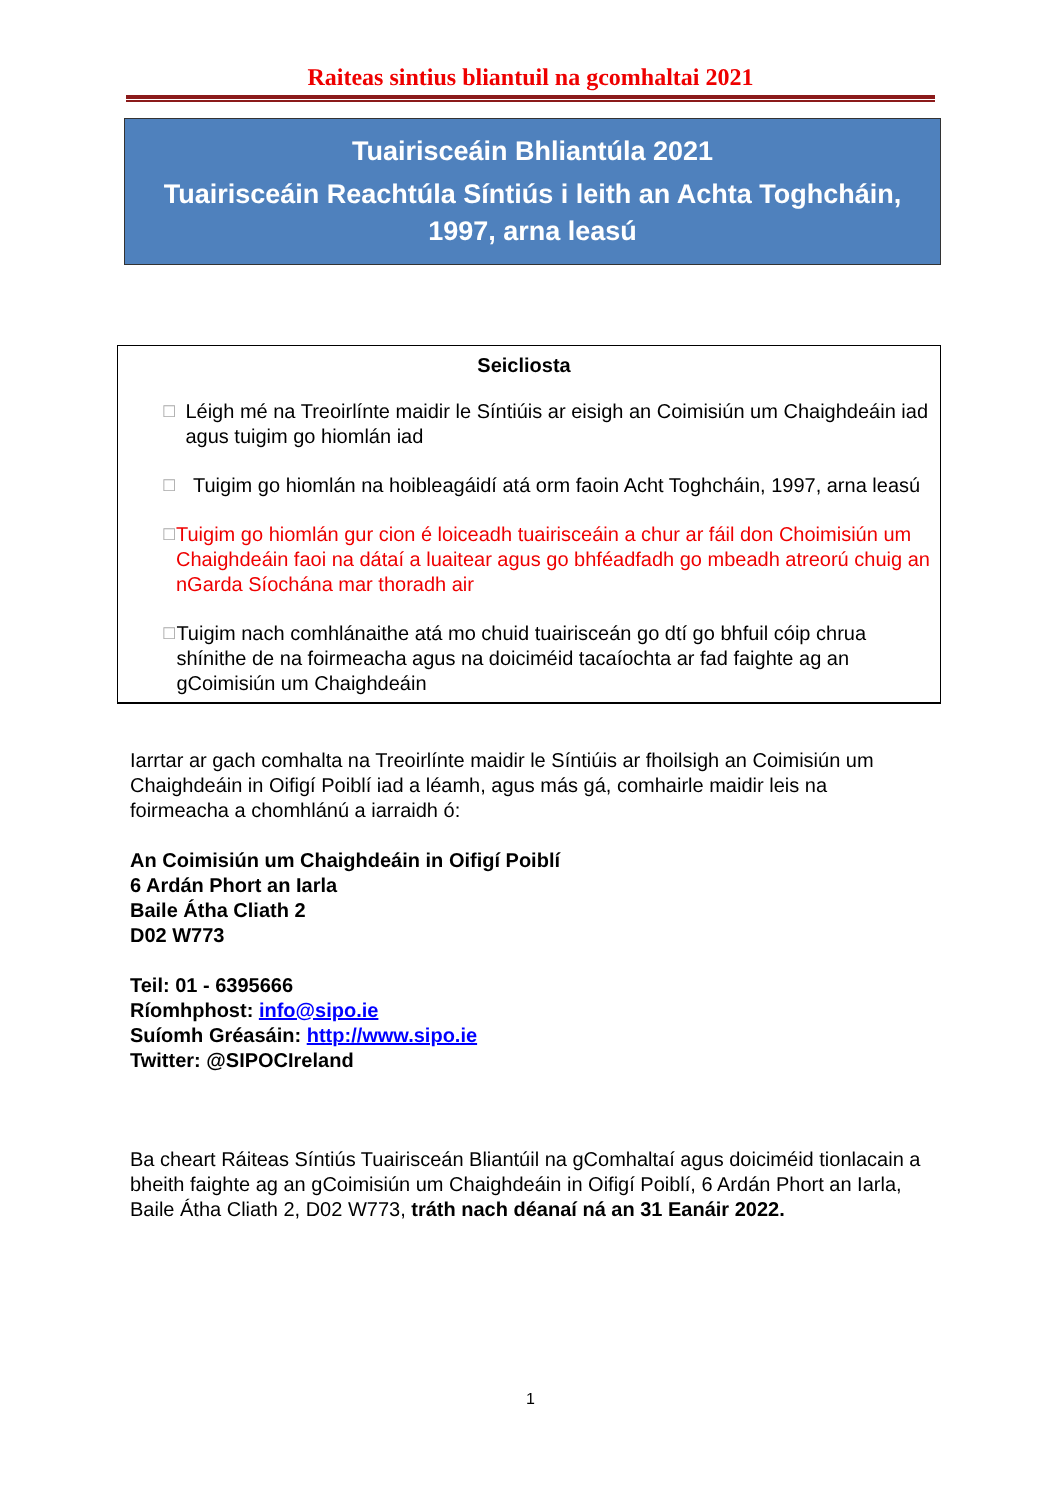Raiteas sintius bliantuil na gcomhaltai 2021
Tuairisceáin Bhliantúla 2021
Tuairisceáin Reachtúla Síntiús i leith an Achta Toghcháin, 1997, arna leasú
Seicliosta
☐ Léigh mé na Treoirlínte maidir le Síntiúis ar eisigh an Coimisiún um Chaighdeáin iad agus tuigim go hiomlán iad
☐ Tuigim go hiomlán na hoibleagáidí atá orm faoin Acht Toghcháin, 1997, arna leasú
☐ Tuigim go hiomlán gur cion é loiceadh tuairisceáin a chur ar fáil don Choimisiún um Chaighdeáin faoi na dátaí a luaitear agus go bhféadfadh go mbeadh atreorú chuig an nGarda Síochána mar thoradh air
☐ Tuigim nach comhlánaithe atá mo chuid tuairisceán go dtí go bhfuil cóip chrua shínithe de na foirmeacha agus na doiciméid tacaíochta ar fad faighte ag an gCoimisiún um Chaighdeáin
Iarrtar ar gach comhalta na Treoirlínte maidir le Síntiúis ar fhoilsigh an Coimisiún um Chaighdeáin in Oifigí Poiblí iad a léamh, agus más gá, comhairle maidir leis na foirmeacha a chomhlánú a iarraidh ó:
An Coimisiún um Chaighdeáin in Oifigí Poiblí
6 Ardán Phort an Iarla
Baile Átha Cliath 2
D02 W773
Teil: 01 - 6395666
Ríomhphost: info@sipo.ie
Suíomh Gréasáin: http://www.sipo.ie
Twitter: @SIPOCIreland
Ba cheart Ráiteas Síntiús Tuairisceán Bliantúil na gComhaltaí agus doiciméid tionlacain a bheith faighte ag an gCoimisiún um Chaighdeáin in Oifigí Poiblí, 6 Ardán Phort an Iarla, Baile Átha Cliath 2, D02 W773, tráth nach déanaí ná an 31 Eanáir 2022.
1